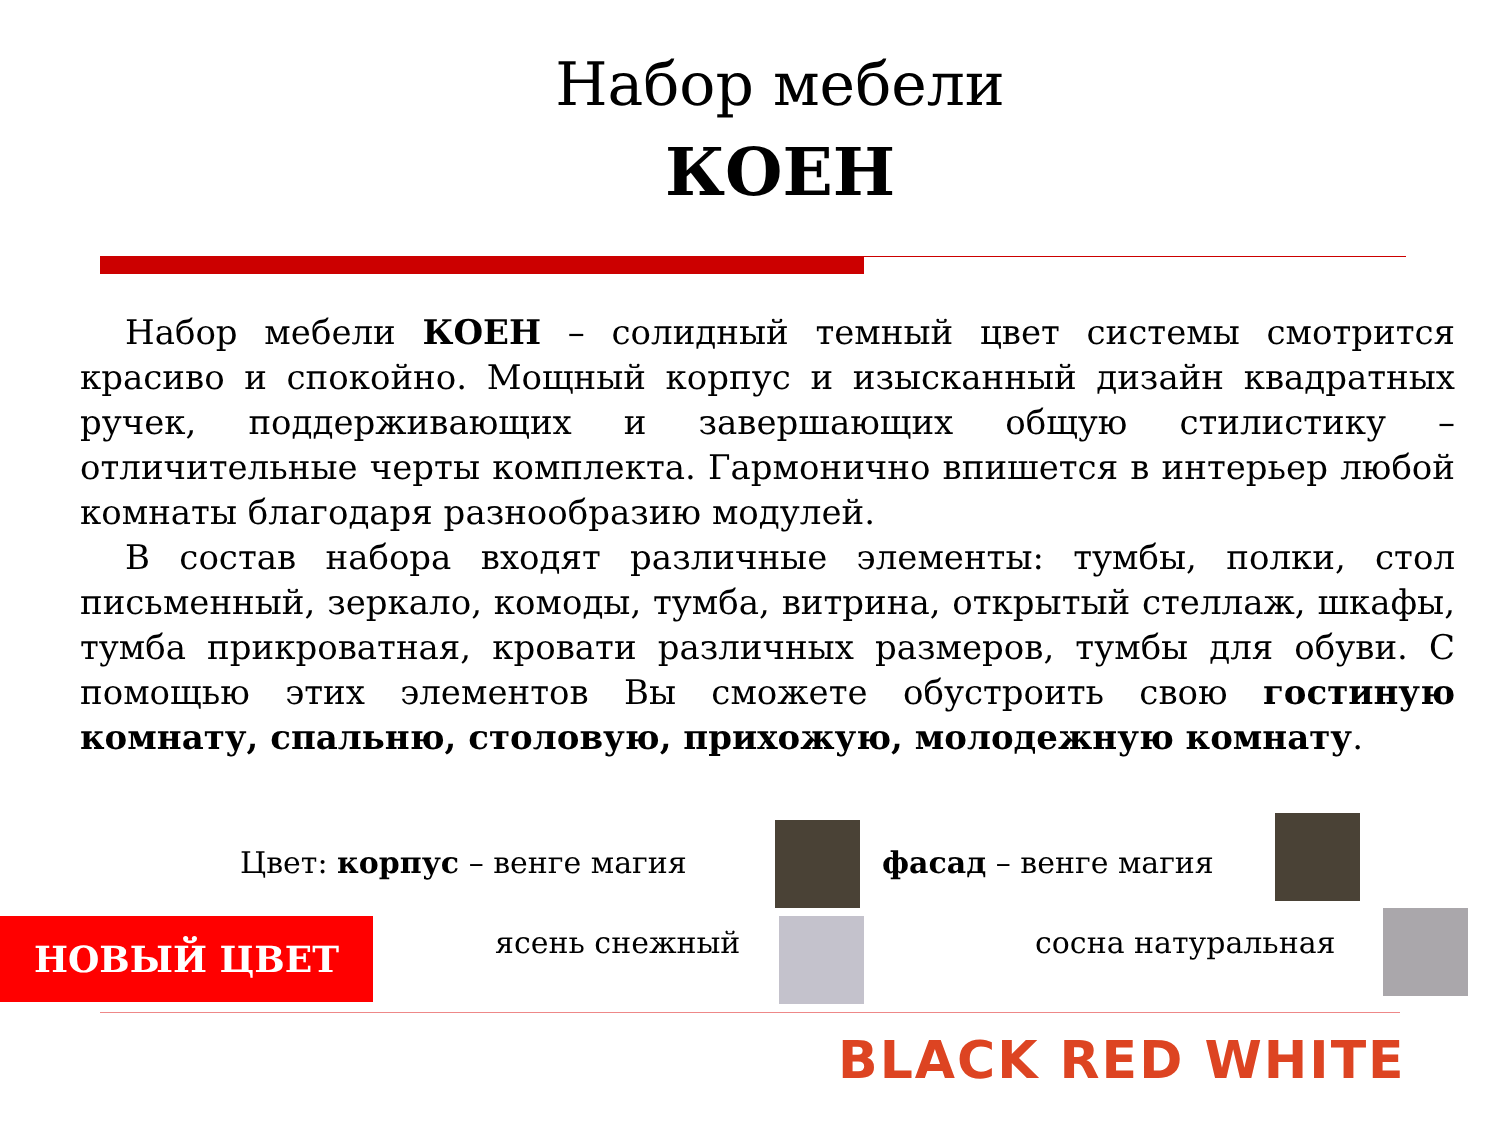Набор мебели
КОЕН
Набор мебели КОЕН – солидный темный цвет системы смотрится красиво и спокойно. Мощный корпус и изысканный дизайн квадратных ручек, поддерживающих и завершающих общую стилистику – отличительные черты комплекта. Гармонично впишется в интерьер любой комнаты благодаря разнообразию модулей.
В состав набора входят различные элементы: тумбы, полки, стол письменный, зеркало, комоды, тумба, витрина, открытый стеллаж, шкафы, тумба прикроватная, кровати различных размеров, тумбы для обуви. С помощью этих элементов Вы сможете обустроить свою гостиную комнату, спальню, столовую, прихожую, молодежную комнату.
Цвет: корпус – венге магия фасад – венге магия
НОВЫЙ ЦВЕТ ясень снежный сосна натуральная
BLACK RED WHITE